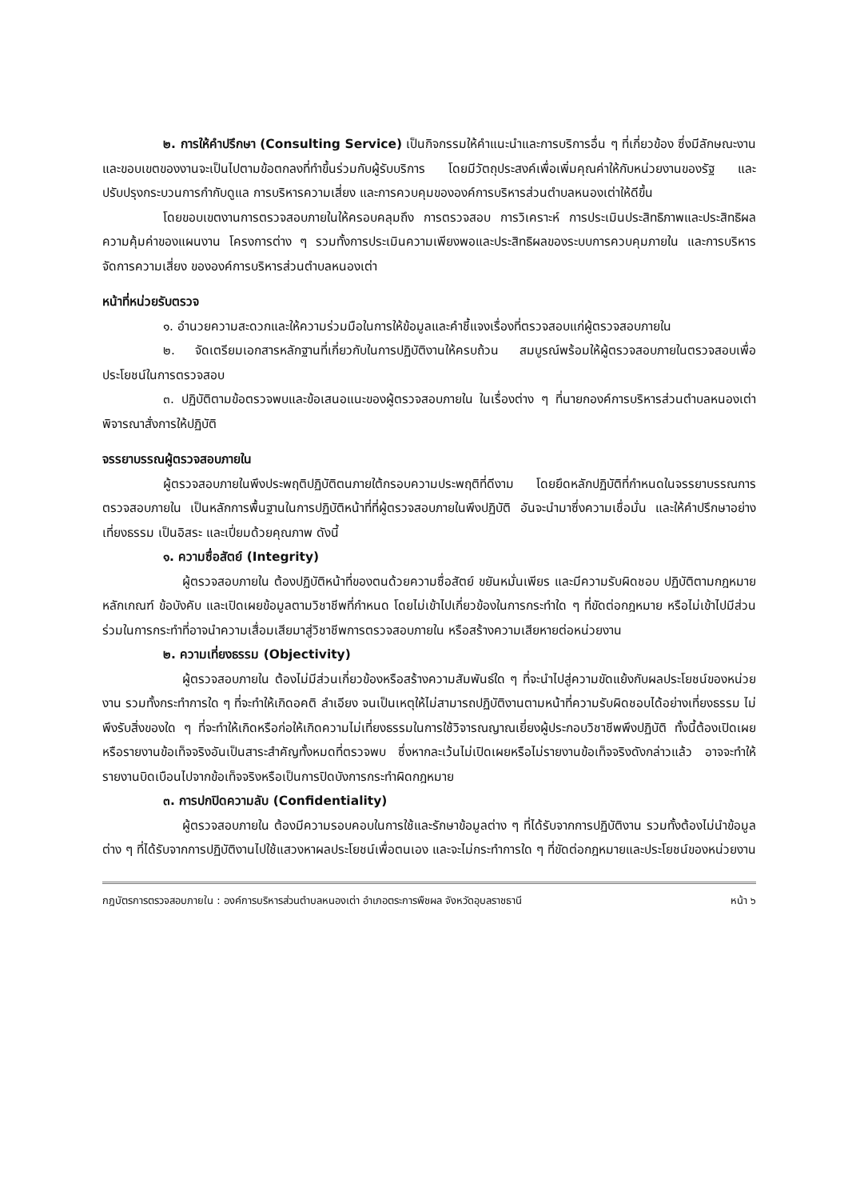๒. การให้คำปรึกษา (Consulting Service) เป็นกิจกรรมให้คำแนะนำและการบริการอื่น ๆ ที่เกี่ยวข้อง ซึ่งมีลักษณะงานและขอบเขตของงานจะเป็นไปตามข้อตกลงที่ทำขึ้นร่วมกับผู้รับบริการ โดยมีวัตถุประสงค์เพื่อเพิ่มคุณค่าให้กับหน่วยงานของรัฐ และปรับปรุงกระบวนการกำกับดูแล การบริหารความเสี่ยง และการควบคุมขององค์การบริหารส่วนตำบลหนองเต่าให้ดีขึ้น
โดยขอบเขตงานการตรวจสอบภายในให้ครอบคลุมถึง การตรวจสอบ การวิเคราะห์ การประเมินประสิทธิภาพและประสิทธิผล ความคุ้มค่าของแผนงาน โครงการต่าง ๆ รวมทั้งการประเมินความเพียงพอและประสิทธิผลของระบบการควบคุมภายใน และการบริหารจัดการความเสี่ยง ขององค์การบริหารส่วนตำบลหนองเต่า
หน้าที่หน่วยรับตรวจ
๑. อำนวยความสะดวกและให้ความร่วมมือในการให้ข้อมูลและคำชี้แจงเรื่องที่ตรวจสอบแก่ผู้ตรวจสอบภายใน
๒. จัดเตรียมเอกสารหลักฐานที่เกี่ยวกับในการปฏิบัติงานให้ครบถ้วน สมบูรณ์พร้อมให้ผู้ตรวจสอบภายในตรวจสอบเพื่อประโยชน์ในการตรวจสอบ
๓. ปฏิบัติตามข้อตรวจพบและข้อเสนอแนะของผู้ตรวจสอบภายใน ในเรื่องต่าง ๆ ที่นายกองค์การบริหารส่วนตำบลหนองเต่าพิจารณาสั่งการให้ปฏิบัติ
จรรยาบรรณผู้ตรวจสอบภายใน
ผู้ตรวจสอบภายในพึงประพฤติปฏิบัติตนภายใต้กรอบความประพฤติที่ดีงาม โดยยึดหลักปฏิบัติที่กำหนดในจรรยาบรรณการตรวจสอบภายใน เป็นหลักการพื้นฐานในการปฏิบัติหน้าที่ที่ผู้ตรวจสอบภายในพึงปฏิบัติ อันจะนำมาซึ่งความเชื่อมั่น และให้คำปรึกษาอย่างเที่ยงธรรม เป็นอิสระ และเปี่ยมด้วยคุณภาพ ดังนี้
๑. ความซื่อสัตย์ (Integrity)
ผู้ตรวจสอบภายใน ต้องปฏิบัติหน้าที่ของตนด้วยความซื่อสัตย์ ขยันหมั่นเพียร และมีความรับผิดชอบ ปฏิบัติตามกฎหมาย หลักเกณฑ์ ข้อบังคับ และเปิดเผยข้อมูลตามวิชาชีพที่กำหนด โดยไม่เข้าไปเกี่ยวข้องในการกระทำใด ๆ ที่ขัดต่อกฎหมาย หรือไม่เข้าไปมีส่วนร่วมในการกระทำที่อาจนำความเสื่อมเสียมาสู่วิชาชีพการตรวจสอบภายใน หรือสร้างความเสียหายต่อหน่วยงาน
๒. ความเที่ยงธรรม (Objectivity)
ผู้ตรวจสอบภายใน ต้องไม่มีส่วนเกี่ยวข้องหรือสร้างความสัมพันธ์ใด ๆ ที่จะนำไปสู่ความขัดแย้งกับผลประโยชน์ของหน่วยงาน รวมทั้งกระทำการใด ๆ ที่จะทำให้เกิดอคติ ลำเอียง จนเป็นเหตุให้ไม่สามารถปฏิบัติงานตามหน้าที่ความรับผิดชอบได้อย่างเที่ยงธรรม ไม่พึงรับสิ่งของใด ๆ ที่จะทำให้เกิดหรือก่อให้เกิดความไม่เที่ยงธรรมในการใช้วิจารณญาณเยี่ยงผู้ประกอบวิชาชีพพึงปฏิบัติ ทั้งนี้ต้องเปิดเผยหรือรายงานข้อเท็จจริงอันเป็นสาระสำคัญทั้งหมดที่ตรวจพบ ซึ่งหากละเว้นไม่เปิดเผยหรือไม่รายงานข้อเท็จจริงดังกล่าวแล้ว อาจจะทำให้รายงานบิดเบือนไปจากข้อเท็จจริงหรือเป็นการปิดบังการกระทำผิดกฎหมาย
๓. การปกปิดความลับ (Confidentiality)
ผู้ตรวจสอบภายใน ต้องมีความรอบคอบในการใช้และรักษาข้อมูลต่าง ๆ ที่ได้รับจากการปฏิบัติงาน รวมทั้งต้องไม่นำข้อมูลต่าง ๆ ที่ได้รับจากการปฏิบัติงานไปใช้แสวงหาผลประโยชน์เพื่อตนเอง และจะไม่กระทำการใด ๆ ที่ขัดต่อกฎหมายและประโยชน์ของหน่วยงาน
กฎบัตรการตรวจสอบภายใน : องค์การบริหารส่วนตำบลหนองเต่า อำเภอตระการพืชผล จังหวัดอุบลราชธานี หน้า ๖